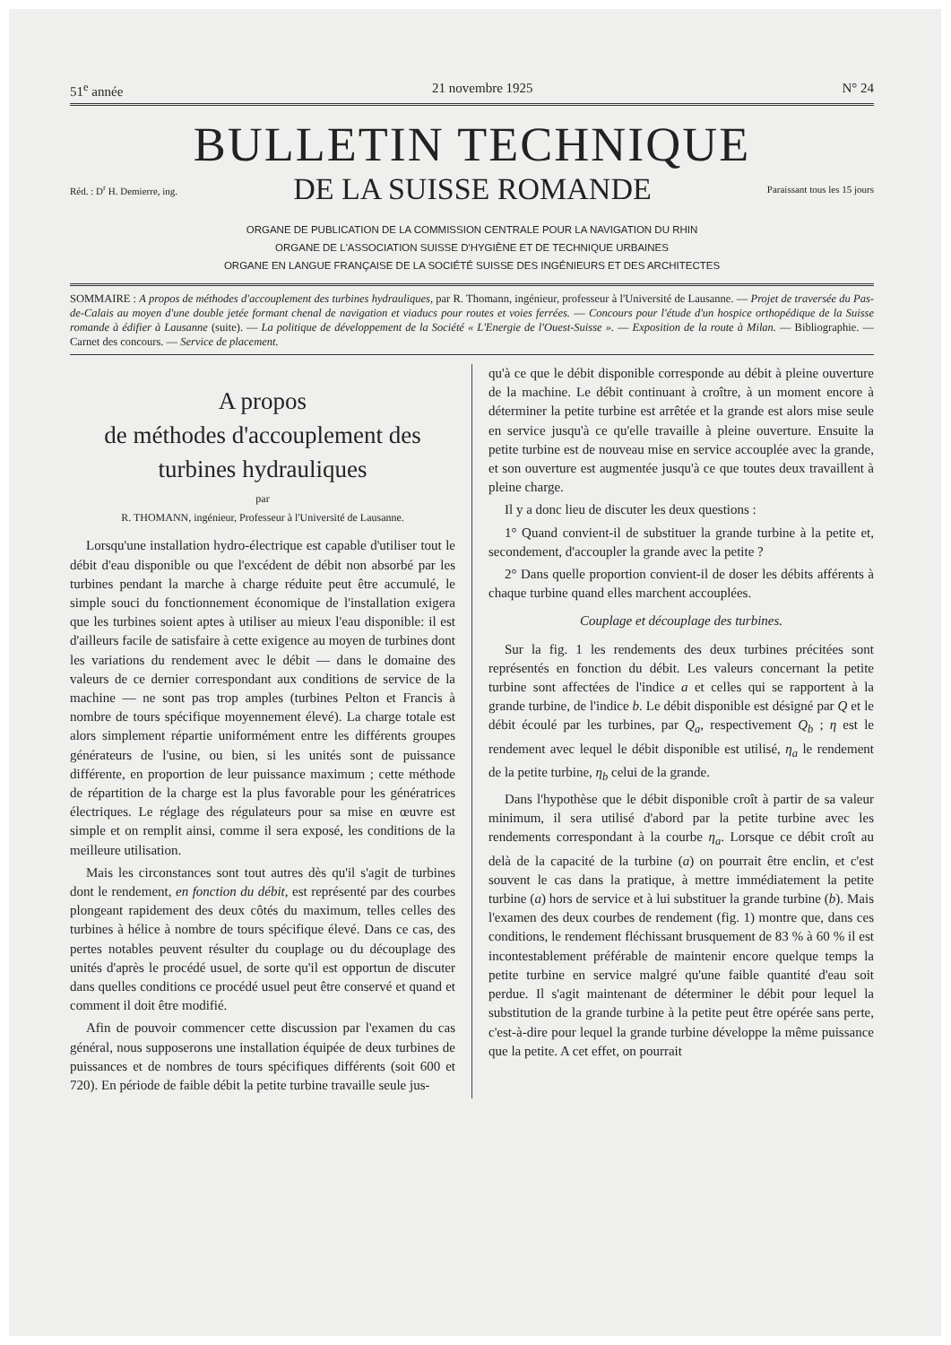51<sup>e</sup> année 21 novembre 1925 N° 24
BULLETIN TECHNIQUE
Réd. : D<sup>r</sup> H. Demierre, ing. DE LA SUISSE ROMANDE Paraissant tous les 15 jours
ORGANE DE PUBLICATION DE LA COMMISSION CENTRALE POUR LA NAVIGATION DU RHIN
ORGANE DE L'ASSOCIATION SUISSE D'HYGIÈNE ET DE TECHNIQUE URBAINES
ORGANE EN LANGUE FRANÇAISE DE LA SOCIÉTÉ SUISSE DES INGÉNIEURS ET DES ARCHITECTES
SOMMAIRE : A propos de méthodes d'accouplement des turbines hydrauliques, par R. Thomann, ingénieur, professeur à l'Université de Lausanne. — Projet de traversée du Pas-de-Calais au moyen d'une double jetée formant chenal de navigation et viaducs pour routes et voies ferrées. — Concours pour l'étude d'un hospice orthopédique de la Suisse romande à édifier à Lausanne (suite). — La politique de développement de la Société « L'Energie de l'Ouest-Suisse ». — Exposition de la route à Milan. — Bibliographie. — Carnet des concours. — Service de placement.
A propos
de méthodes d'accouplement des
turbines hydrauliques
par
R. THOMANN, ingénieur, Professeur à l'Université de Lausanne.
Lorsqu'une installation hydro-électrique est capable d'utiliser tout le débit d'eau disponible ou que l'excédent de débit non absorbé par les turbines pendant la marche à charge réduite peut être accumulé, le simple souci du fonctionnement économique de l'installation exigera que les turbines soient aptes à utiliser au mieux l'eau disponible: il est d'ailleurs facile de satisfaire à cette exigence au moyen de turbines dont les variations du rendement avec le débit — dans le domaine des valeurs de ce dernier correspondant aux conditions de service de la machine — ne sont pas trop amples (turbines Pelton et Francis à nombre de tours spécifique moyennement élevé). La charge totale est alors simplement répartie uniformément entre les différents groupes générateurs de l'usine, ou bien, si les unités sont de puissance différente, en proportion de leur puissance maximum ; cette méthode de répartition de la charge est la plus favorable pour les génératrices électriques. Le réglage des régulateurs pour sa mise en œuvre est simple et on remplit ainsi, comme il sera exposé, les conditions de la meilleure utilisation.
Mais les circonstances sont tout autres dès qu'il s'agit de turbines dont le rendement, en fonction du débit, est représenté par des courbes plongeant rapidement des deux côtés du maximum, telles celles des turbines à hélice à nombre de tours spécifique élevé. Dans ce cas, des pertes notables peuvent résulter du couplage ou du découplage des unités d'après le procédé usuel, de sorte qu'il est opportun de discuter dans quelles conditions ce procédé usuel peut être conservé et quand et comment il doit être modifié.
Afin de pouvoir commencer cette discussion par l'examen du cas général, nous supposerons une installation équipée de deux turbines de puissances et de nombres de tours spécifiques différents (soit 600 et 720). En période de faible débit la petite turbine travaille seule jus-
qu'à ce que le débit disponible corresponde au débit à pleine ouverture de la machine. Le débit continuant à croître, à un moment encore à déterminer la petite turbine est arrêtée et la grande est alors mise seule en service jusqu'à ce qu'elle travaille à pleine ouverture. Ensuite la petite turbine est de nouveau mise en service accouplée avec la grande, et son ouverture est augmentée jusqu'à ce que toutes deux travaillent à pleine charge.
Il y a donc lieu de discuter les deux questions :
1° Quand convient-il de substituer la grande turbine à la petite et, secondement, d'accoupler la grande avec la petite ?
2° Dans quelle proportion convient-il de doser les débits afférents à chaque turbine quand elles marchent accouplées.
Couplage et découplage des turbines.
Sur la fig. 1 les rendements des deux turbines précitées sont représentés en fonction du débit. Les valeurs concernant la petite turbine sont affectées de l'indice a et celles qui se rapportent à la grande turbine, de l'indice b. Le débit disponible est désigné par Q et le débit écoulé par les turbines, par Q<sub>a</sub>, respectivement Q<sub>b</sub> ; η est le rendement avec lequel le débit disponible est utilisé, η<sub>a</sub> le rendement de la petite turbine, η<sub>b</sub> celui de la grande.
Dans l'hypothèse que le débit disponible croît à partir de sa valeur minimum, il sera utilisé d'abord par la petite turbine avec les rendements correspondant à la courbe η<sub>a</sub>. Lorsque ce débit croît au delà de la capacité de la turbine (a) on pourrait être enclin, et c'est souvent le cas dans la pratique, à mettre immédiatement la petite turbine (a) hors de service et à lui substituer la grande turbine (b). Mais l'examen des deux courbes de rendement (fig. 1) montre que, dans ces conditions, le rendement fléchissant brusquement de 83 % à 60 % il est incontestablement préférable de maintenir encore quelque temps la petite turbine en service malgré qu'une faible quantité d'eau soit perdue. Il s'agit maintenant de déterminer le débit pour lequel la substitution de la grande turbine à la petite peut être opérée sans perte, c'est-à-dire pour lequel la grande turbine développe la même puissance que la petite. A cet effet, on pourrait